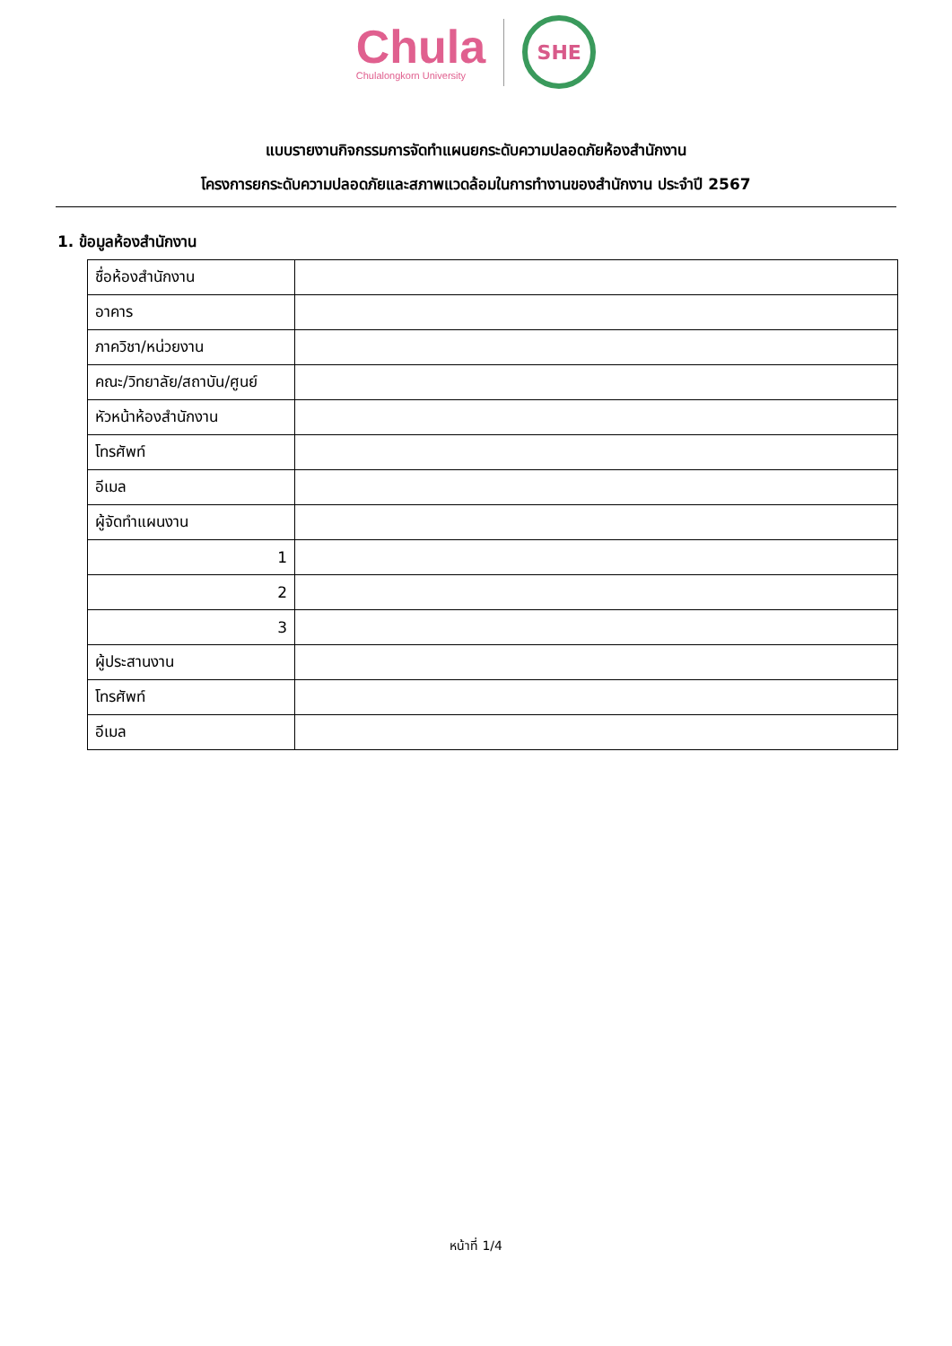Chula
Chulalongkorn University
SHE
แบบรายงานกิจกรรมการจัดทำแผนยกระดับความปลอดภัยห้องสำนักงาน
โครงการยกระดับความปลอดภัยและสภาพแวดล้อมในการทำงานของสำนักงาน ประจำปี 2567
1. ข้อมูลห้องสำนักงาน
| ชื่อห้องสำนักงาน | |
| อาคาร | |
| ภาควิชา/หน่วยงาน | |
| คณะ/วิทยาลัย/สถาบัน/ศูนย์ | |
| หัวหน้าห้องสำนักงาน | |
| โทรศัพท์ | |
| อีเมล | |
| ผู้จัดทำแผนงาน | |
| 1 | |
| 2 | |
| 3 | |
| ผู้ประสานงาน | |
| โทรศัพท์ | |
| อีเมล | |
หน้าที่ 1/4